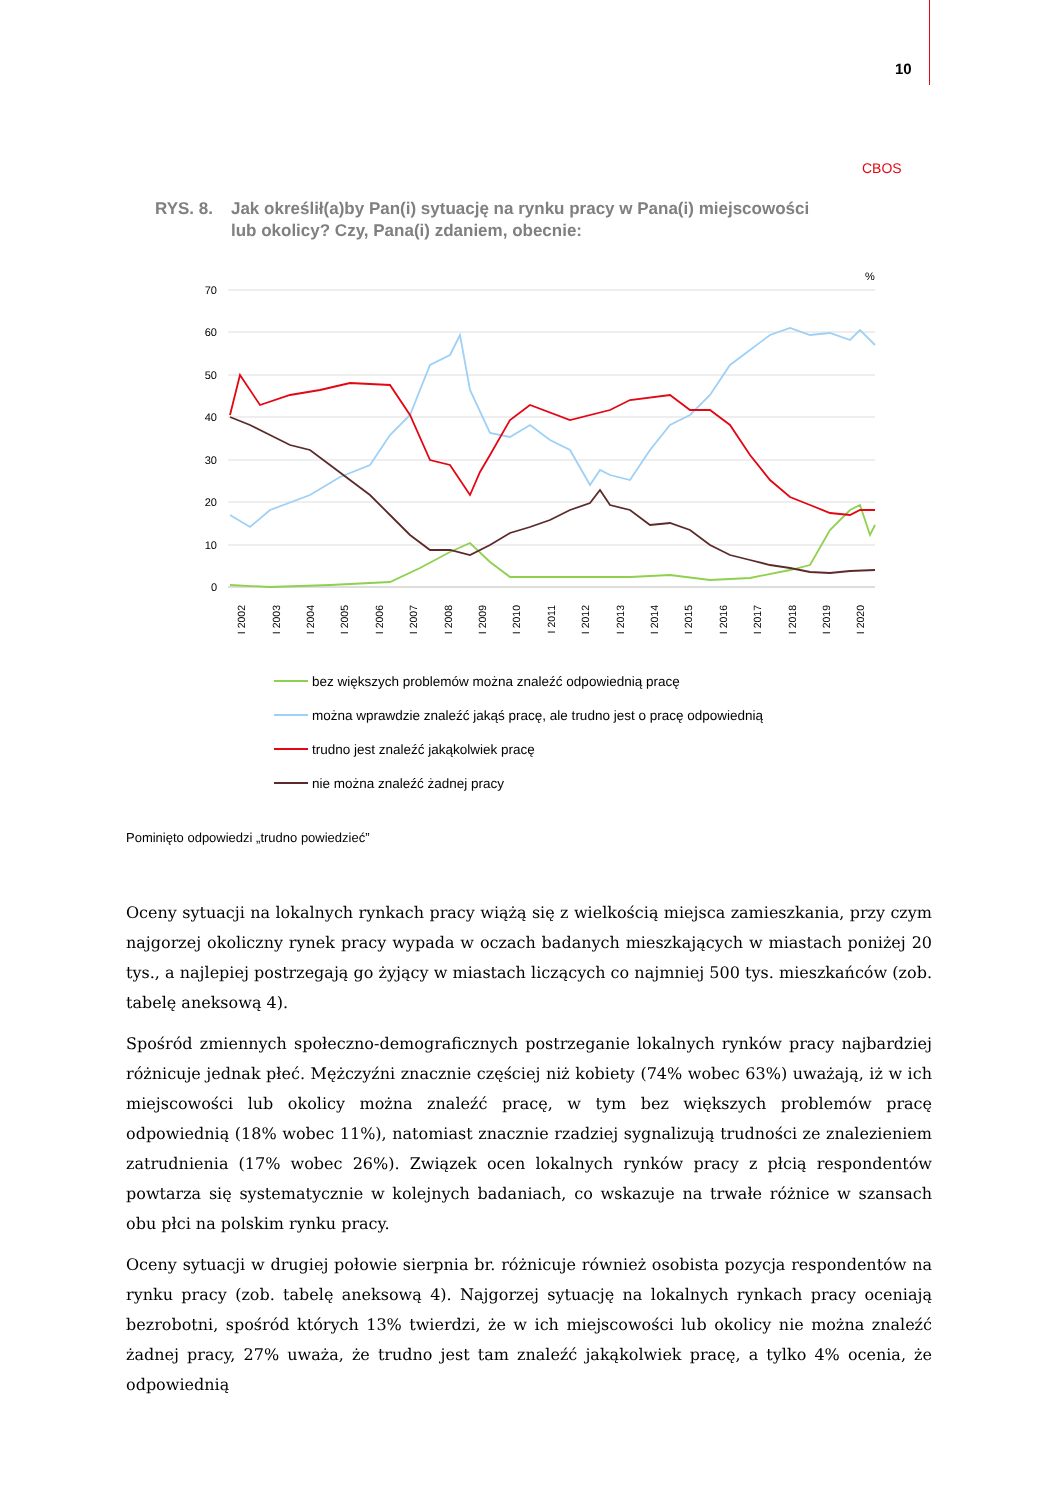10
CBOS
RYS. 8. Jak określił(a)by Pan(i) sytuację na rynku pracy w Pana(i) miejscowości
lub okolicy? Czy, Pana(i) zdaniem, obecnie:
%
70
60
50
40
30
20
10
0
I 2002
I 2003
I 2004
I 2005
I 2006
I 2007
I 2008
I 2009
I 2010
I 2011
I 2012
I 2013
I 2014
I 2015
I 2016
I 2017
I 2018
I 2019
I 2020
bez większych problemów można znaleźć odpowiednią pracę
można wprawdzie znaleźć jakąś pracę, ale trudno jest o pracę odpowiednią
trudno jest znaleźć jakąkolwiek pracę
nie można znaleźć żadnej pracy
Pominięto odpowiedzi „trudno powiedzieć”
Oceny sytuacji na lokalnych rynkach pracy wiążą się z wielkością miejsca zamieszkania, przy czym najgorzej okoliczny rynek pracy wypada w oczach badanych mieszkających w miastach poniżej 20 tys., a najlepiej postrzegają go żyjący w miastach liczących co najmniej 500 tys. mieszkańców (zob. tabelę aneksową 4).
Spośród zmiennych społeczno-demograficznych postrzeganie lokalnych rynków pracy najbardziej różnicuje jednak płeć. Mężczyźni znacznie częściej niż kobiety (74% wobec 63%) uważają, iż w ich miejscowości lub okolicy można znaleźć pracę, w tym bez większych problemów pracę odpowiednią (18% wobec 11%), natomiast znacznie rzadziej sygnalizują trudności ze znalezieniem zatrudnienia (17% wobec 26%). Związek ocen lokalnych rynków pracy z płcią respondentów powtarza się systematycznie w kolejnych badaniach, co wskazuje na trwałe różnice w szansach obu płci na polskim rynku pracy.
Oceny sytuacji w drugiej połowie sierpnia br. różnicuje również osobista pozycja respondentów na rynku pracy (zob. tabelę aneksową 4). Najgorzej sytuację na lokalnych rynkach pracy oceniają bezrobotni, spośród których 13% twierdzi, że w ich miejscowości lub okolicy nie można znaleźć żadnej pracy, 27% uważa, że trudno jest tam znaleźć jakąkolwiek pracę, a tylko 4% ocenia, że odpowiednią